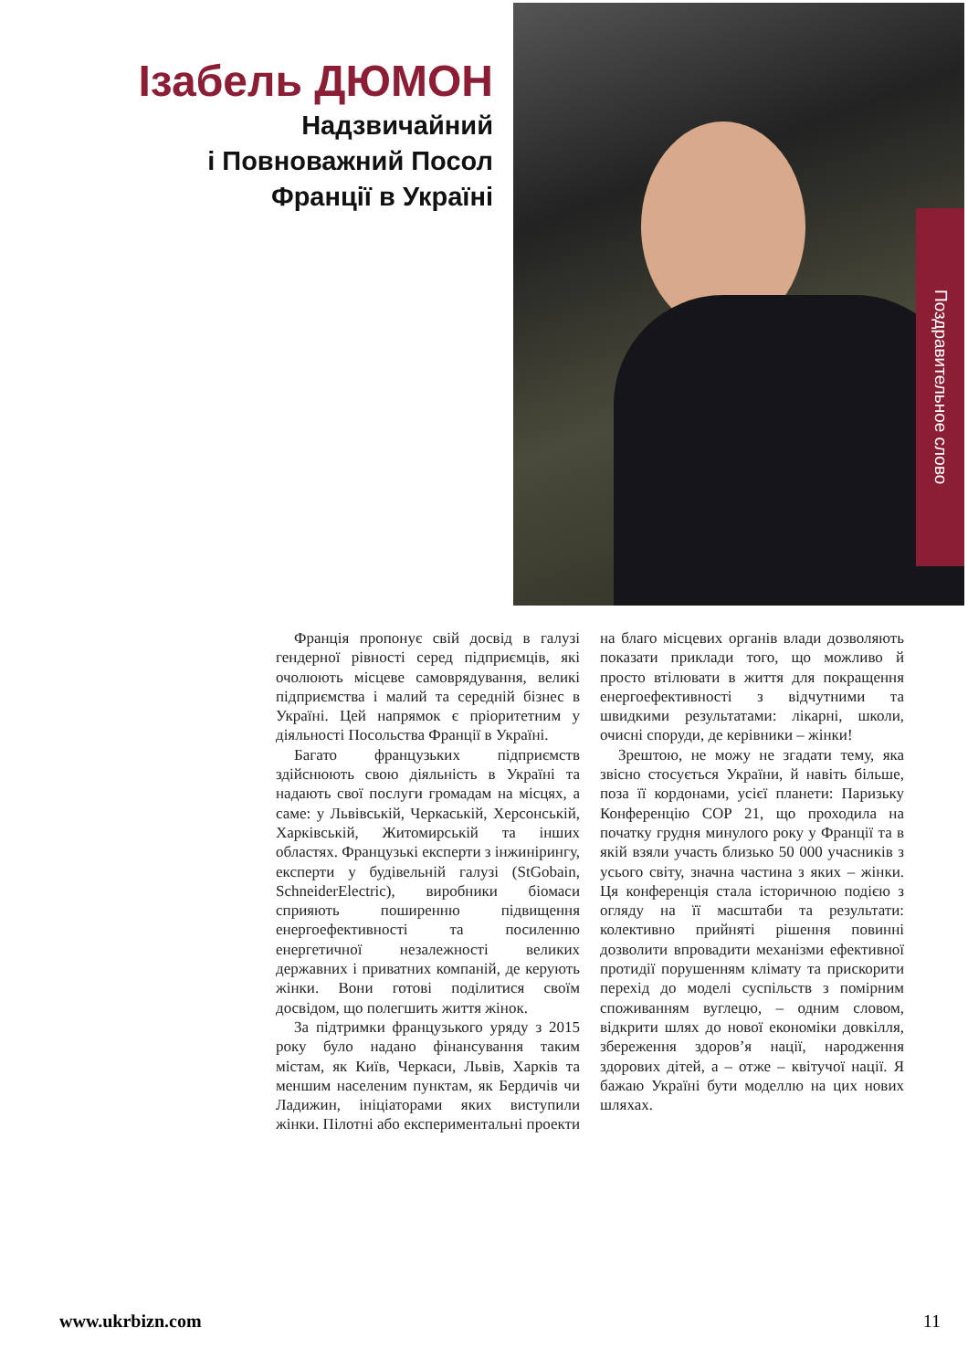Ізабель ДЮМОН
Надзвичайний
і Повноважний Посол
Франції в Україні
Поздравительное слово
Франція пропонує свій досвід в галузі гендерної рівності серед підприємців, які очолюють місцеве самоврядування, великі підприємства і малий та середній бізнес в Україні. Цей напрямок є пріоритетним у діяльності Посольства Франції в Україні.
Багато французьких підприємств здійснюють свою діяльність в Україні та надають свої послуги громадам на місцях, а саме: у Львівській, Черкаській, Херсонській, Харківській, Житомирській та інших областях. Французькі експерти з інжинірингу, експерти у будівельній галузі (StGobain, SchneiderElectric), виробники біомаси сприяють поширенню підвищення енергоефективності та посиленню енергетичної незалежності великих державних і приватних компаній, де керують жінки. Вони готові поділитися своїм досвідом, що полегшить життя жінок.
За підтримки французького уряду з 2015 року було надано фінансування таким містам, як Київ, Черкаси, Львів, Харків та меншим населеним пунктам, як Бердичів чи Ладижин, ініціаторами яких виступили жінки. Пілотні або експериментальні проекти на благо місцевих органів влади дозволяють показати приклади того, що можливо й просто втілювати в життя для покращення енергоефективності з відчутними та швидкими результатами: лікарні, школи, очисні споруди, де керівники – жінки!
Зрештою, не можу не згадати тему, яка звісно стосується України, й навіть більше, поза її кордонами, усієї планети: Паризьку Конференцію СОР 21, що проходила на початку грудня минулого року у Франції та в якій взяли участь близько 50 000 учасників з усього світу, значна частина з яких – жінки. Ця конференція стала історичною подією з огляду на її масштаби та результати: колективно прийняті рішення повинні дозволити впровадити механізми ефективної протидії порушенням клімату та прискорити перехід до моделі суспільств з помірним споживанням вуглецю, – одним словом, відкрити шлях до нової економіки довкілля, збереження здоров’я нації, народження здорових дітей, а – отже – квітучої нації. Я бажаю Україні бути моделлю на цих нових шляхах.
www.ukrbizn.com 11